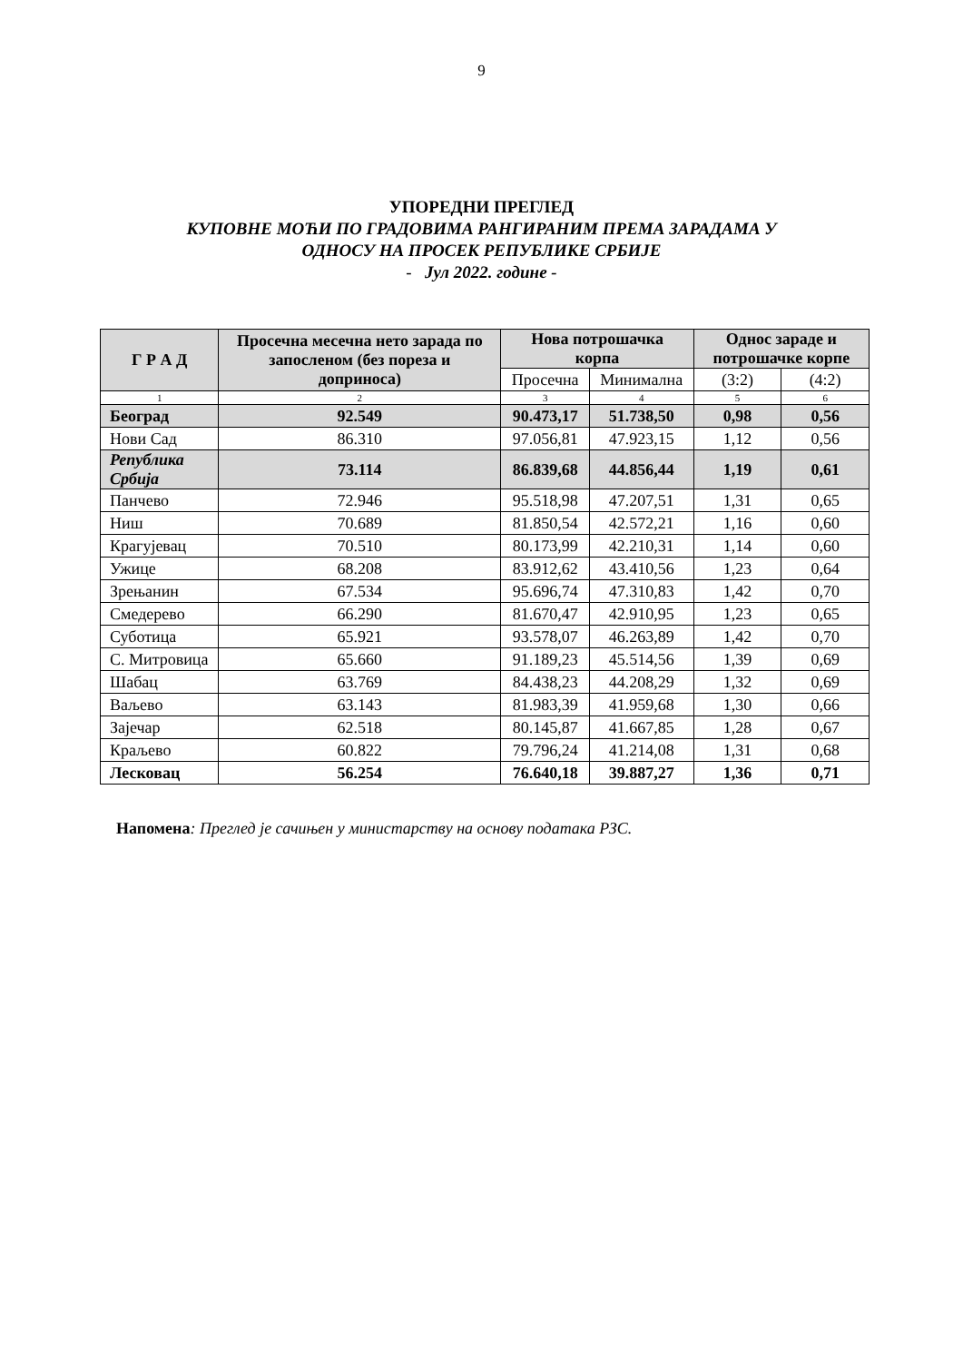9
УПОРЕДНИ ПРЕГЛЕД
КУПОВНЕ МОЋИ ПО ГРАДОВИМА РАНГИРАНИМ ПРЕМА ЗАРАДАМА У
ОДНОСУ НА ПРОСЕК РЕПУБЛИКЕ СРБИЈЕ
- Јул 2022. године -
| Г Р А Д | Просечна месечна нето зарада по запосленом (без пореза и доприноса) | Нова потрошачка корпа | | Однос зараде и потрошачке корпе | |
| --- | --- | --- | --- | --- | --- |
| | | Просечна | Минимална | (3:2) | (4:2) |
| 1 | 2 | 3 | 4 | 5 | 6 |
| Београд | 92.549 | 90.473,17 | 51.738,50 | 0,98 | 0,56 |
| Нови Сад | 86.310 | 97.056,81 | 47.923,15 | 1,12 | 0,56 |
| Република Србија | 73.114 | 86.839,68 | 44.856,44 | 1,19 | 0,61 |
| Панчево | 72.946 | 95.518,98 | 47.207,51 | 1,31 | 0,65 |
| Ниш | 70.689 | 81.850,54 | 42.572,21 | 1,16 | 0,60 |
| Крагујевац | 70.510 | 80.173,99 | 42.210,31 | 1,14 | 0,60 |
| Ужице | 68.208 | 83.912,62 | 43.410,56 | 1,23 | 0,64 |
| Зрењанин | 67.534 | 95.696,74 | 47.310,83 | 1,42 | 0,70 |
| Смедерево | 66.290 | 81.670,47 | 42.910,95 | 1,23 | 0,65 |
| Суботица | 65.921 | 93.578,07 | 46.263,89 | 1,42 | 0,70 |
| С. Митровица | 65.660 | 91.189,23 | 45.514,56 | 1,39 | 0,69 |
| Шабац | 63.769 | 84.438,23 | 44.208,29 | 1,32 | 0,69 |
| Ваљево | 63.143 | 81.983,39 | 41.959,68 | 1,30 | 0,66 |
| Зајечар | 62.518 | 80.145,87 | 41.667,85 | 1,28 | 0,67 |
| Краљево | 60.822 | 79.796,24 | 41.214,08 | 1,31 | 0,68 |
| Лесковац | 56.254 | 76.640,18 | 39.887,27 | 1,36 | 0,71 |
Напомена: Преглед је сачињен у министарству на основу података РЗС.